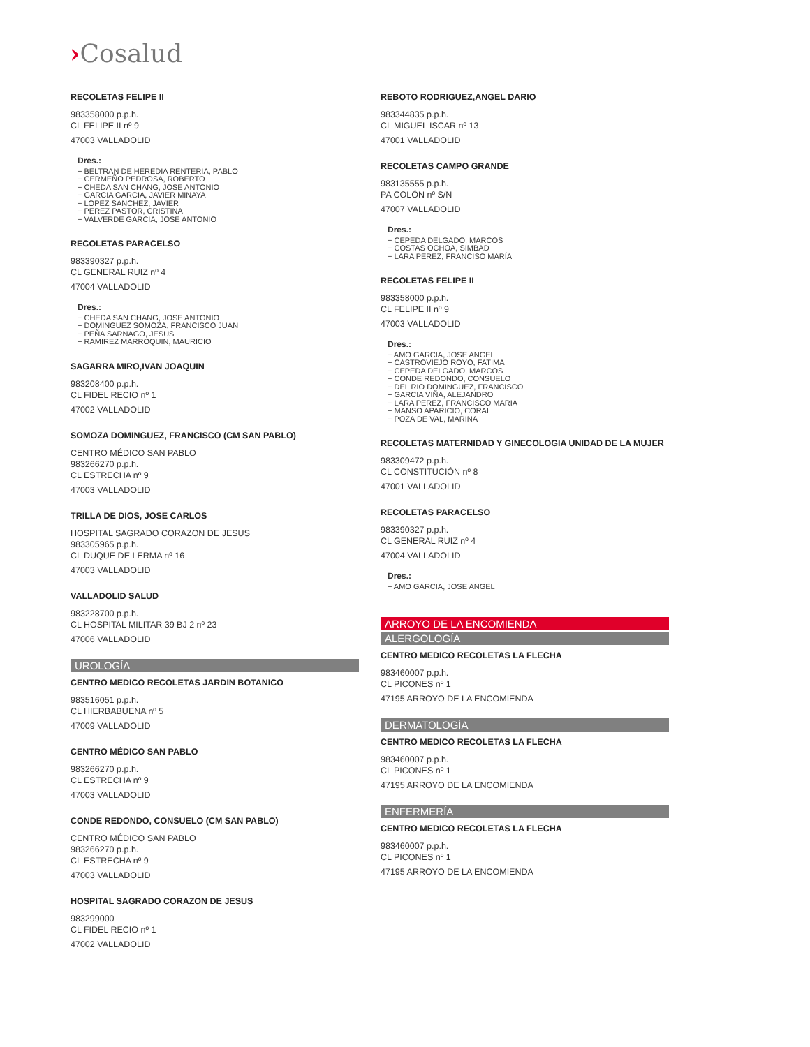›Cosalud
RECOLETAS FELIPE II
983358000 p.p.h.
CL FELIPE II nº 9
47003 VALLADOLID
Dres.:
− BELTRAN DE HEREDIA RENTERIA, PABLO
− CERMEÑO PEDROSA, ROBERTO
− CHEDA SAN CHANG, JOSE ANTONIO
− GARCIA GARCIA, JAVIER MINAYA
− LOPEZ SANCHEZ, JAVIER
− PEREZ PASTOR, CRISTINA
− VALVERDE GARCIA, JOSE ANTONIO
RECOLETAS PARACELSO
983390327 p.p.h.
CL GENERAL RUIZ nº 4
47004 VALLADOLID
Dres.:
− CHEDA SAN CHANG, JOSE ANTONIO
− DOMINGUEZ SOMOZA, FRANCISCO JUAN
− PEÑA SARNAGO, JESUS
− RAMIREZ MARROQUIN, MAURICIO
SAGARRA MIRO,IVAN JOAQUIN
983208400 p.p.h.
CL FIDEL RECIO nº 1
47002 VALLADOLID
SOMOZA DOMINGUEZ, FRANCISCO (CM SAN PABLO)
CENTRO MÉDICO SAN PABLO
983266270 p.p.h.
CL ESTRECHA nº 9
47003 VALLADOLID
TRILLA DE DIOS, JOSE CARLOS
HOSPITAL SAGRADO CORAZON DE JESUS
983305965 p.p.h.
CL DUQUE DE LERMA nº 16
47003 VALLADOLID
VALLADOLID SALUD
983228700 p.p.h.
CL HOSPITAL MILITAR 39 BJ 2 nº 23
47006 VALLADOLID
UROLOGÍA
CENTRO MEDICO RECOLETAS JARDIN BOTANICO
983516051 p.p.h.
CL HIERBABUENA nº 5
47009 VALLADOLID
CENTRO MÉDICO SAN PABLO
983266270 p.p.h.
CL ESTRECHA nº 9
47003 VALLADOLID
CONDE REDONDO, CONSUELO (CM SAN PABLO)
CENTRO MÉDICO SAN PABLO
983266270 p.p.h.
CL ESTRECHA nº 9
47003 VALLADOLID
HOSPITAL SAGRADO CORAZON DE JESUS
983299000
CL FIDEL RECIO nº 1
47002 VALLADOLID
REBOTO RODRIGUEZ,ANGEL DARIO
983344835 p.p.h.
CL MIGUEL ISCAR nº 13
47001 VALLADOLID
RECOLETAS CAMPO GRANDE
983135555 p.p.h.
PA COLÓN nº S/N
47007 VALLADOLID
Dres.:
− CEPEDA DELGADO, MARCOS
− COSTAS OCHOA, SIMBAD
− LARA PEREZ, FRANCISO MARÍA
RECOLETAS FELIPE II
983358000 p.p.h.
CL FELIPE II nº 9
47003 VALLADOLID
Dres.:
− AMO GARCIA, JOSE ANGEL
− CASTROVIEJO ROYO, FATIMA
− CEPEDA DELGADO, MARCOS
− CONDE REDONDO, CONSUELO
− DEL RIO DOMINGUEZ, FRANCISCO
− GARCIA VIÑA, ALEJANDRO
− LARA PEREZ, FRANCISCO MARIA
− MANSO APARICIO, CORAL
− POZA DE VAL, MARINA
RECOLETAS MATERNIDAD Y GINECOLOGIA UNIDAD DE LA MUJER
983309472 p.p.h.
CL CONSTITUCIÓN nº 8
47001 VALLADOLID
RECOLETAS PARACELSO
983390327 p.p.h.
CL GENERAL RUIZ nº 4
47004 VALLADOLID
Dres.:
− AMO GARCIA, JOSE ANGEL
ARROYO DE LA ENCOMIENDA
ALERGOLOGÍA
CENTRO MEDICO RECOLETAS LA FLECHA
983460007 p.p.h.
CL PICONES nº 1
47195 ARROYO DE LA ENCOMIENDA
DERMATOLOGÍA
CENTRO MEDICO RECOLETAS LA FLECHA
983460007 p.p.h.
CL PICONES nº 1
47195 ARROYO DE LA ENCOMIENDA
ENFERMERÍA
CENTRO MEDICO RECOLETAS LA FLECHA
983460007 p.p.h.
CL PICONES nº 1
47195 ARROYO DE LA ENCOMIENDA